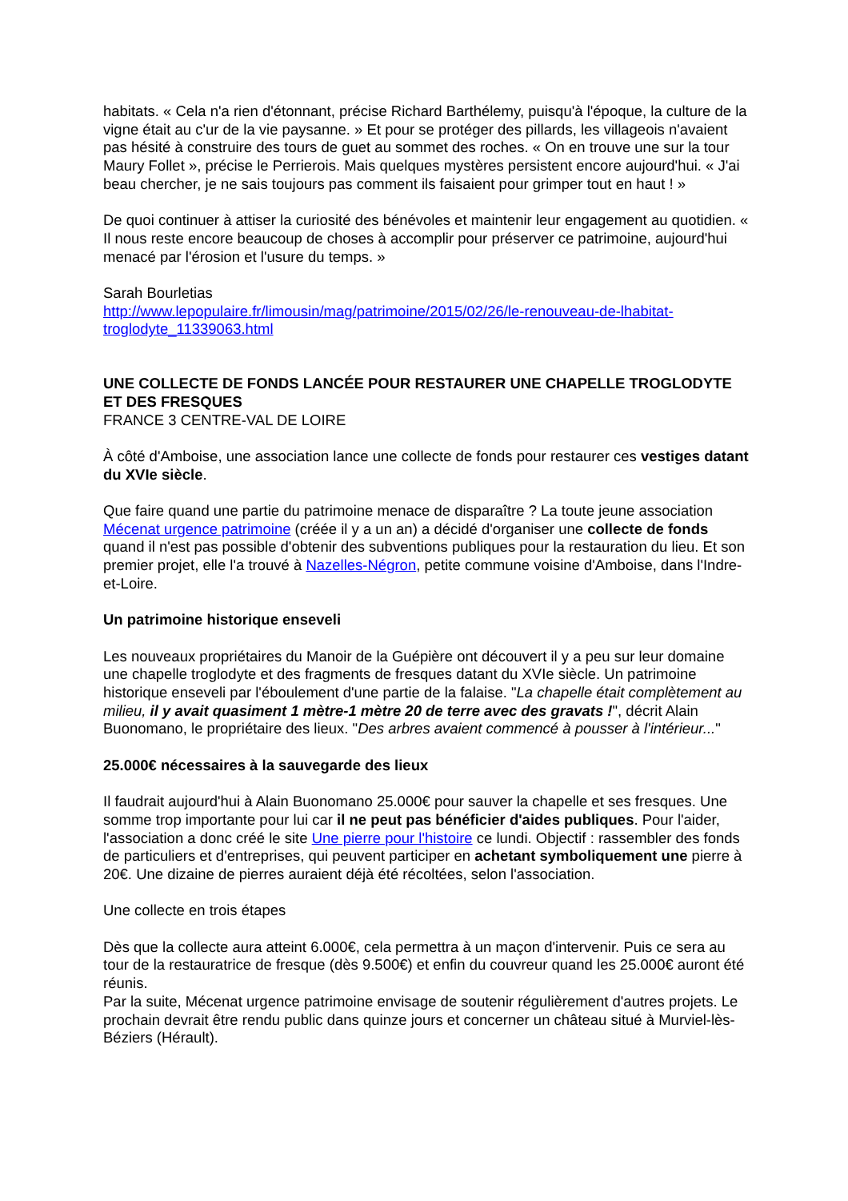habitats. « Cela n'a rien d'étonnant, précise Richard Barthélemy, puisqu'à l'époque, la culture de la vigne était au c'ur de la vie paysanne. » Et pour se protéger des pillards, les villageois n'avaient pas hésité à construire des tours de guet au sommet des roches. « On en trouve une sur la tour Maury Follet », précise le Perrierois. Mais quelques mystères persistent encore aujourd'hui. « J'ai beau chercher, je ne sais toujours pas comment ils faisaient pour grimper tout en haut ! »
De quoi continuer à attiser la curiosité des bénévoles et maintenir leur engagement au quotidien. « Il nous reste encore beaucoup de choses à accomplir pour préserver ce patrimoine, aujourd'hui menacé par l'érosion et l'usure du temps. »
Sarah Bourletias
http://www.lepopulaire.fr/limousin/mag/patrimoine/2015/02/26/le-renouveau-de-lhabitat-troglodyte_11339063.html
UNE COLLECTE DE FONDS LANCÉE POUR RESTAURER UNE CHAPELLE TROGLODYTE ET DES FRESQUES
FRANCE 3 CENTRE-VAL DE LOIRE
À côté d'Amboise, une association lance une collecte de fonds pour restaurer ces vestiges datant du XVIe siècle.
Que faire quand une partie du patrimoine menace de disparaître ? La toute jeune association Mécenat urgence patrimoine (créée il y a un an) a décidé d'organiser une collecte de fonds quand il n'est pas possible d'obtenir des subventions publiques pour la restauration du lieu. Et son premier projet, elle l'a trouvé à Nazelles-Négron, petite commune voisine d'Amboise, dans l'Indre-et-Loire.
Un patrimoine historique enseveli
Les nouveaux propriétaires du Manoir de la Guépière ont découvert il y a peu sur leur domaine une chapelle troglodyte et des fragments de fresques datant du XVIe siècle. Un patrimoine historique enseveli par l'éboulement d'une partie de la falaise. "La chapelle était complètement au milieu, il y avait quasiment 1 mètre-1 mètre 20 de terre avec des gravats !", décrit Alain Buonomano, le propriétaire des lieux. "Des arbres avaient commencé à pousser à l'intérieur..."
25.000€ nécessaires à la sauvegarde des lieux
Il faudrait aujourd'hui à Alain Buonomano 25.000€ pour sauver la chapelle et ses fresques. Une somme trop importante pour lui car il ne peut pas bénéficier d'aides publiques. Pour l'aider, l'association a donc créé le site Une pierre pour l'histoire ce lundi. Objectif : rassembler des fonds de particuliers et d'entreprises, qui peuvent participer en achetant symboliquement une pierre à 20€. Une dizaine de pierres auraient déjà été récoltées, selon l'association.
Une collecte en trois étapes
Dès que la collecte aura atteint 6.000€, cela permettra à un maçon d'intervenir. Puis ce sera au tour de la restauratrice de fresque (dès 9.500€) et enfin du couvreur quand les 25.000€ auront été réunis.
Par la suite, Mécenat urgence patrimoine envisage de soutenir régulièrement d'autres projets. Le prochain devrait être rendu public dans quinze jours et concerner un château situé à Murviel-lès-Béziers (Hérault).